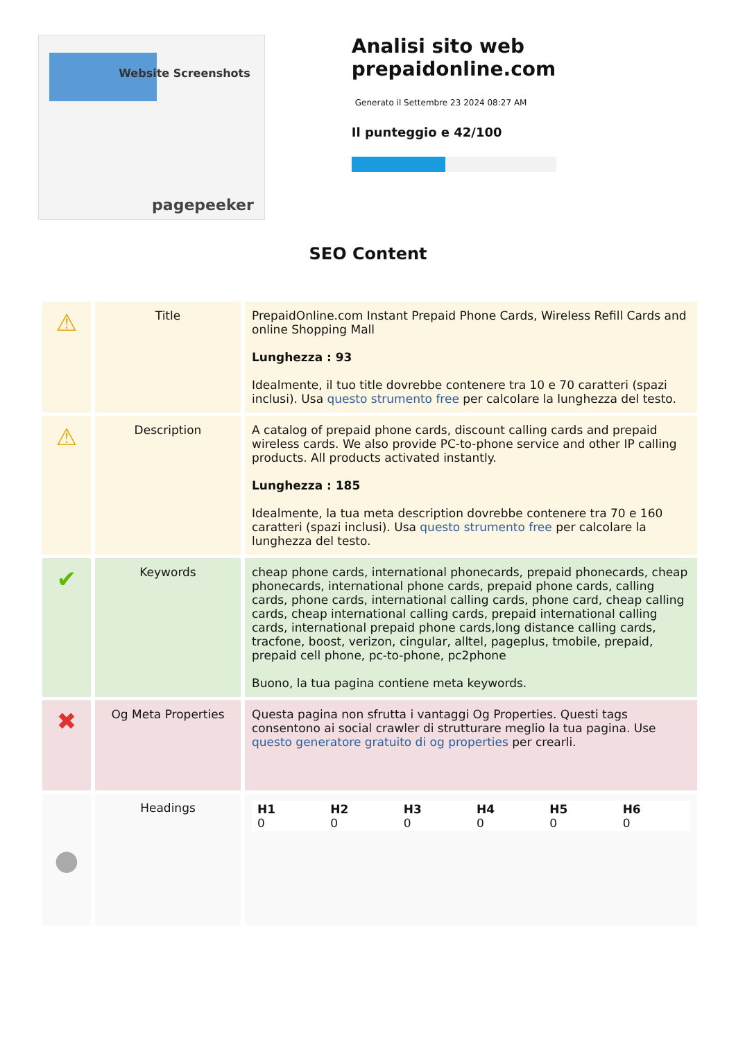Website Screenshots
pagepeeker
Analisi sito web prepaidonline.com
Generato il Settembre 23 2024 08:27 AM
Il punteggio e 42/100
SEO Content
| ⚠ | Title | PrepaidOnline.com Instant Prepaid Phone Cards, Wireless Refill Cards and online Shopping Mall Lunghezza : 93 Idealmente, il tuo title dovrebbe contenere tra 10 e 70 caratteri (spazi inclusi). Usa questo strumento free per calcolare la lunghezza del testo. |
| ⚠ | Description | A catalog of prepaid phone cards, discount calling cards and prepaid wireless cards. We also provide PC-to-phone service and other IP calling products. All products activated instantly. Lunghezza : 185 Idealmente, la tua meta description dovrebbe contenere tra 70 e 160 caratteri (spazi inclusi). Usa questo strumento free per calcolare la lunghezza del testo. |
| ✔ | Keywords | cheap phone cards, international phonecards, prepaid phonecards, cheap phonecards, international phone cards, prepaid phone cards, calling cards, phone cards, international calling cards, phone card, cheap calling cards, cheap international calling cards, prepaid international calling cards, international prepaid phone cards,long distance calling cards, tracfone, boost, verizon, cingular, alltel, pageplus, tmobile, prepaid, prepaid cell phone, pc-to-phone, pc2phone Buono, la tua pagina contiene meta keywords. |
| ✖ | Og Meta Properties | Questa pagina non sfrutta i vantaggi Og Properties. Questi tags consentono ai social crawler di strutturare meglio la tua pagina. Use questo generatore gratuito di og properties per crearli. |
| ● | Headings | / H1 0 / H2 0 / H3 0 / H4 0 / H5 0 / H6 0 / |